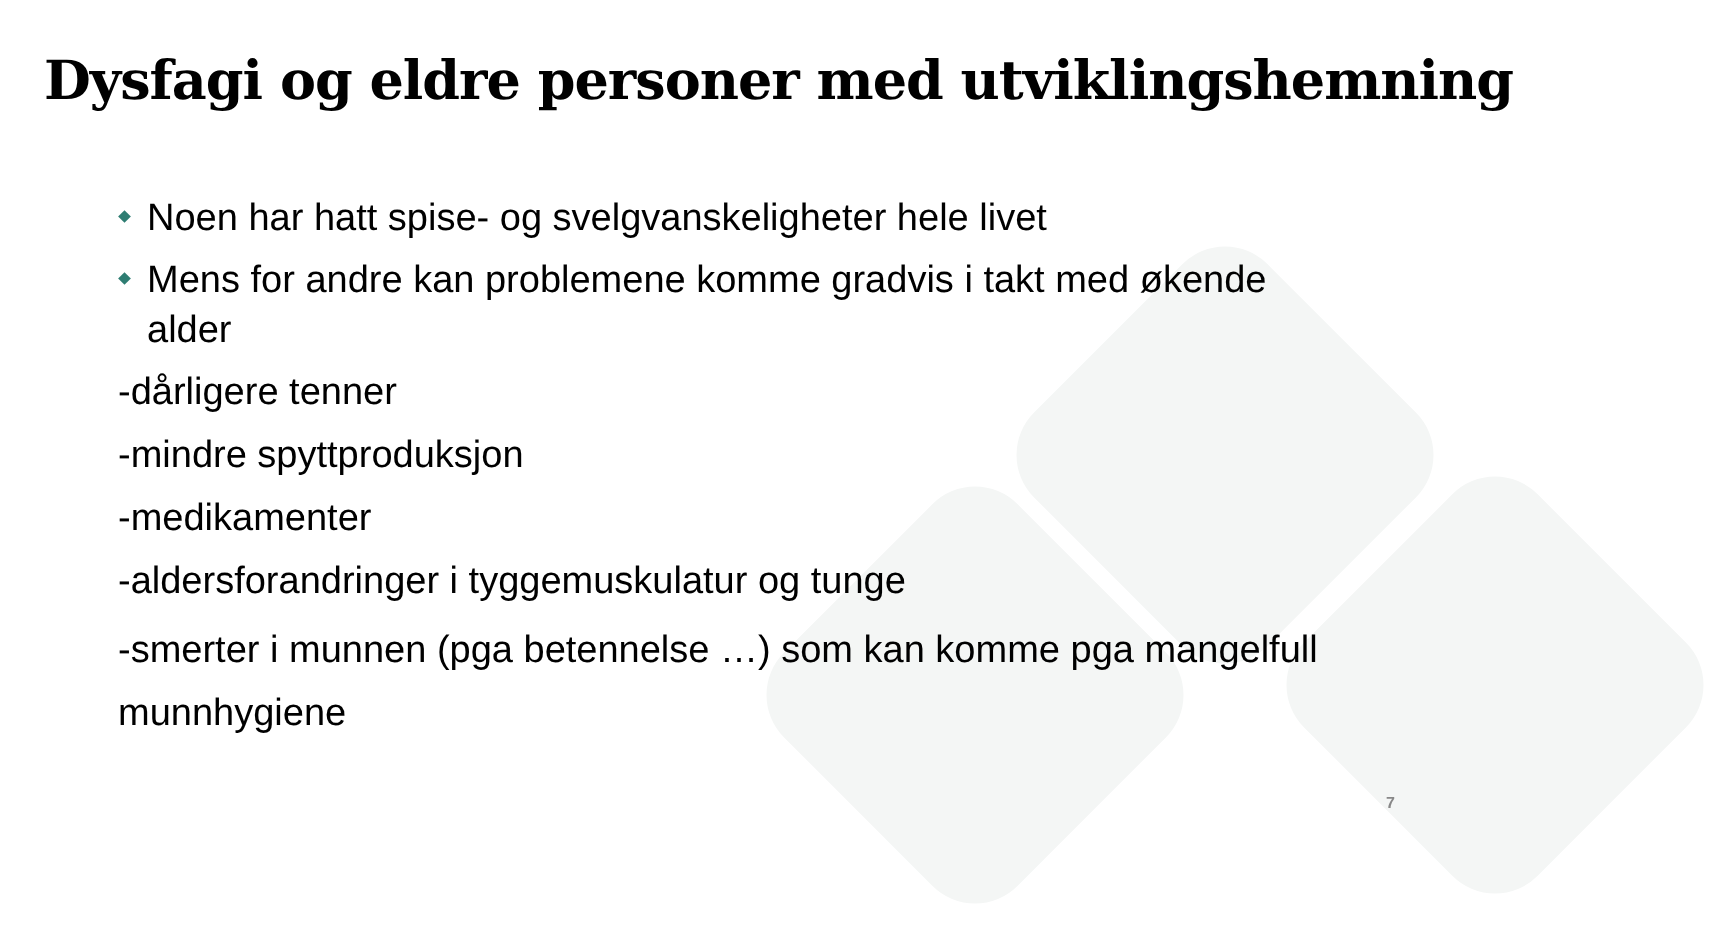Dysfagi og eldre personer med utviklingshemning
Noen har hatt spise- og svelgvanskeligheter hele livet
Mens for andre kan problemene komme gradvis i takt med økende alder
-dårligere tenner
-mindre spyttproduksjon
-medikamenter
-aldersforandringer i tyggemuskulatur og tunge
-smerter i munnen (pga betennelse …) som kan komme pga mangelfull munnhygiene
7